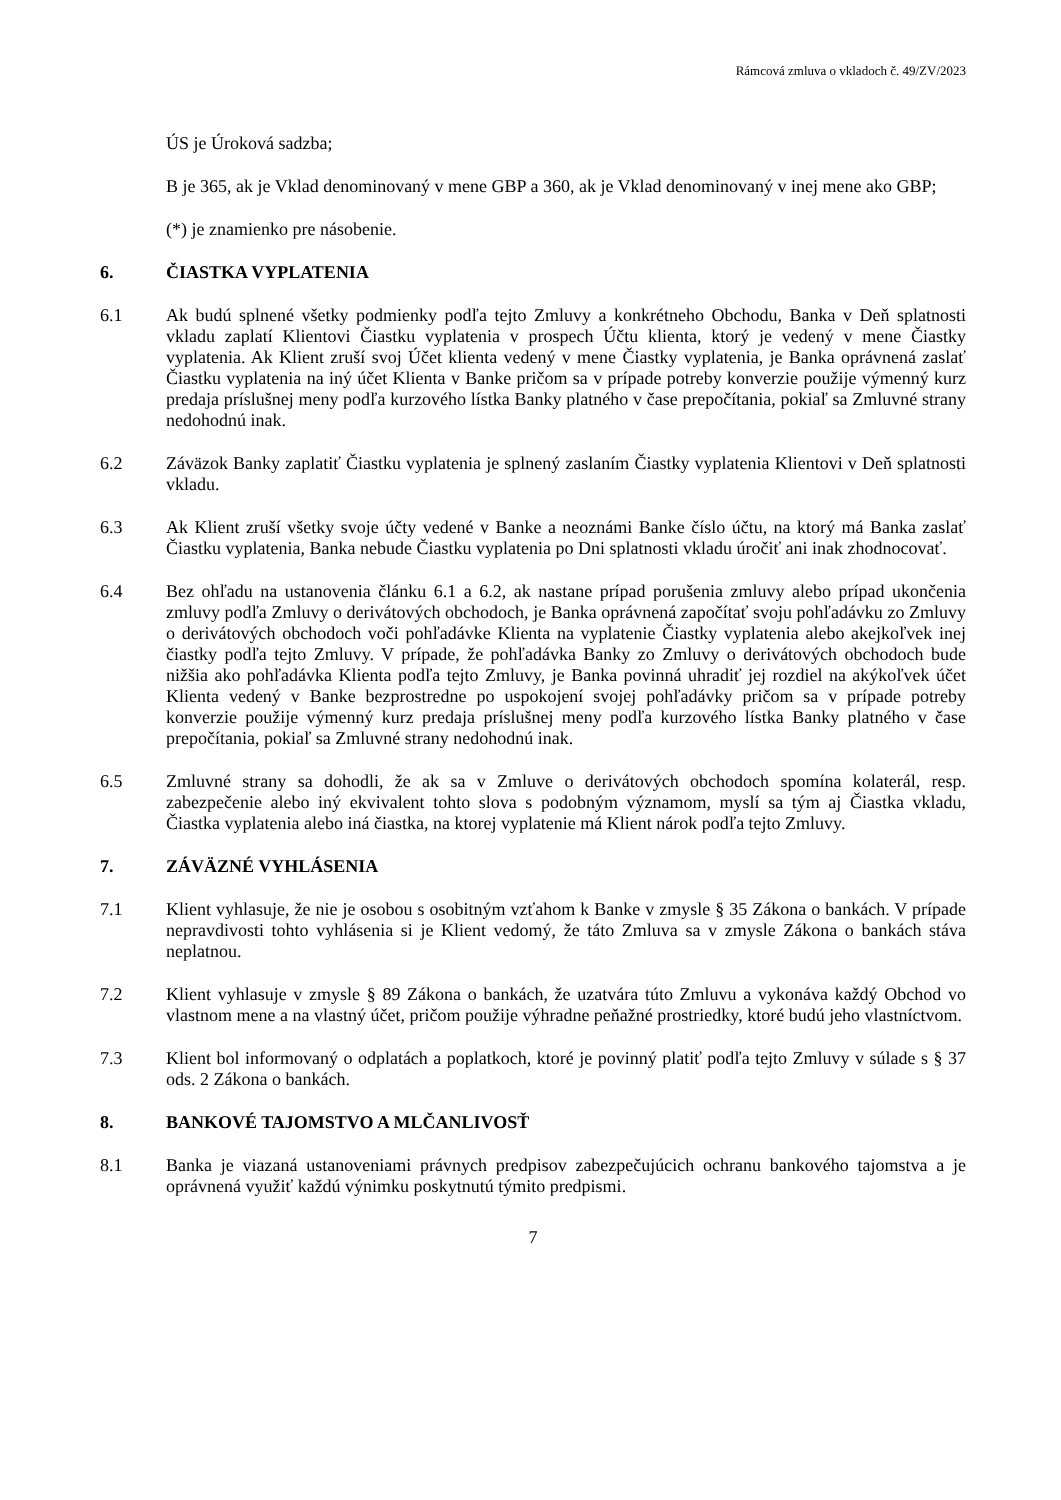Rámcová zmluva o vkladoch č. 49/ZV/2023
ÚS je Úroková sadzba;
B je 365, ak je Vklad denominovaný v mene GBP a 360, ak je Vklad denominovaný v inej mene ako GBP;
(*) je znamienko pre násobenie.
6. ČIASTKA VYPLATENIA
6.1 Ak budú splnené všetky podmienky podľa tejto Zmluvy a konkrétneho Obchodu, Banka v Deň splatnosti vkladu zaplatí Klientovi Čiastku vyplatenia v prospech Účtu klienta, ktorý je vedený v mene Čiastky vyplatenia. Ak Klient zruší svoj Účet klienta vedený v mene Čiastky vyplatenia, je Banka oprávnená zaslať Čiastku vyplatenia na iný účet Klienta v Banke pričom sa v prípade potreby konverzie použije výmenný kurz predaja príslušnej meny podľa kurzového lístka Banky platného v čase prepočítania, pokiaľ sa Zmluvné strany nedohodnú inak.
6.2 Záväzok Banky zaplatiť Čiastku vyplatenia je splnený zaslaním Čiastky vyplatenia Klientovi v Deň splatnosti vkladu.
6.3 Ak Klient zruší všetky svoje účty vedené v Banke a neoznámi Banke číslo účtu, na ktorý má Banka zaslať Čiastku vyplatenia, Banka nebude Čiastku vyplatenia po Dni splatnosti vkladu úročiť ani inak zhodnocovať.
6.4 Bez ohľadu na ustanovenia článku 6.1 a 6.2, ak nastane prípad porušenia zmluvy alebo prípad ukončenia zmluvy podľa Zmluvy o derivátových obchodoch, je Banka oprávnená započítať svoju pohľadávku zo Zmluvy o derivátových obchodoch voči pohľadávke Klienta na vyplatenie Čiastky vyplatenia alebo akejkoľvek inej čiastky podľa tejto Zmluvy. V prípade, že pohľadávka Banky zo Zmluvy o derivátových obchodoch bude nižšia ako pohľadávka Klienta podľa tejto Zmluvy, je Banka povinná uhradiť jej rozdiel na akýkoľvek účet Klienta vedený v Banke bezprostredne po uspokojení svojej pohľadávky pričom sa v prípade potreby konverzie použije výmenný kurz predaja príslušnej meny podľa kurzového lístka Banky platného v čase prepočítania, pokiaľ sa Zmluvné strany nedohodnú inak.
6.5 Zmluvné strany sa dohodli, že ak sa v Zmluve o derivátových obchodoch spomína kolaterál, resp. zabezpečenie alebo iný ekvivalent tohto slova s podobným významom, myslí sa tým aj Čiastka vkladu, Čiastka vyplatenia alebo iná čiastka, na ktorej vyplatenie má Klient nárok podľa tejto Zmluvy.
7. ZÁVÄZNÉ VYHLÁSENIA
7.1 Klient vyhlasuje, že nie je osobou s osobitným vzťahom k Banke v zmysle § 35 Zákona o bankách. V prípade nepravdivosti tohto vyhlásenia si je Klient vedomý, že táto Zmluva sa v zmysle Zákona o bankách stáva neplatnou.
7.2 Klient vyhlasuje v zmysle § 89 Zákona o bankách, že uzatvára túto Zmluvu a vykonáva každý Obchod vo vlastnom mene a na vlastný účet, pričom použije výhradne peňažné prostriedky, ktoré budú jeho vlastníctvom.
7.3 Klient bol informovaný o odplatách a poplatkoch, ktoré je povinný platiť podľa tejto Zmluvy v súlade s § 37 ods. 2 Zákona o bankách.
8. BANKOVÉ TAJOMSTVO A MLČANLIVOSŤ
8.1 Banka je viazaná ustanoveniami právnych predpisov zabezpečujúcich ochranu bankového tajomstva a je oprávnená využiť každú výnimku poskytnutú týmito predpismi.
7